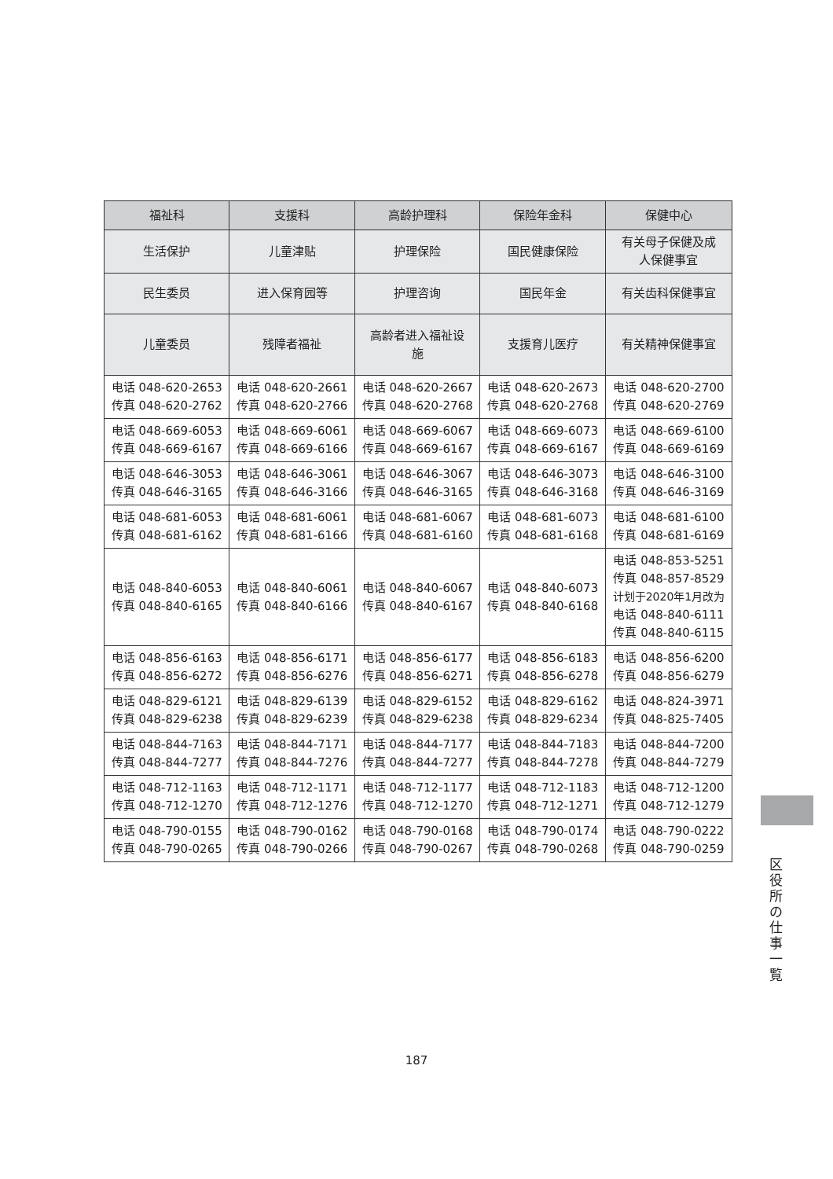| 福祉科 | 支援科 | 高龄护理科 | 保险年金科 | 保健中心 |
| --- | --- | --- | --- | --- |
| 生活保护 | 儿童津贴 | 护理保险 | 国民健康保险 | 有关母子保健及成 人保健事宜 |
| 民生委员 | 进入保育园等 | 护理咨询 | 国民年金 | 有关齿科保健事宜 |
| 儿童委员 | 残障者福祉 | 高龄者进入福祉设 施 | 支援育儿医疗 | 有关精神保健事宜 |
| 电话 048-620-2653 传真 048-620-2762 | 电话 048-620-2661 传真 048-620-2766 | 电话 048-620-2667 传真 048-620-2768 | 电话 048-620-2673 传真 048-620-2768 | 电话 048-620-2700 传真 048-620-2769 |
| 电话 048-669-6053 传真 048-669-6167 | 电话 048-669-6061 传真 048-669-6166 | 电话 048-669-6067 传真 048-669-6167 | 电话 048-669-6073 传真 048-669-6167 | 电话 048-669-6100 传真 048-669-6169 |
| 电话 048-646-3053 传真 048-646-3165 | 电话 048-646-3061 传真 048-646-3166 | 电话 048-646-3067 传真 048-646-3165 | 电话 048-646-3073 传真 048-646-3168 | 电话 048-646-3100 传真 048-646-3169 |
| 电话 048-681-6053 传真 048-681-6162 | 电话 048-681-6061 传真 048-681-6166 | 电话 048-681-6067 传真 048-681-6160 | 电话 048-681-6073 传真 048-681-6168 | 电话 048-681-6100 传真 048-681-6169 |
| 电话 048-840-6053 传真 048-840-6165 | 电话 048-840-6061 传真 048-840-6166 | 电话 048-840-6067 传真 048-840-6167 | 电话 048-840-6073 传真 048-840-6168 | 电话 048-853-5251 传真 048-857-8529 计划于2020年1月改为 电话 048-840-6111 传真 048-840-6115 |
| 电话 048-856-6163 传真 048-856-6272 | 电话 048-856-6171 传真 048-856-6276 | 电话 048-856-6177 传真 048-856-6271 | 电话 048-856-6183 传真 048-856-6278 | 电话 048-856-6200 传真 048-856-6279 |
| 电话 048-829-6121 传真 048-829-6238 | 电话 048-829-6139 传真 048-829-6239 | 电话 048-829-6152 传真 048-829-6238 | 电话 048-829-6162 传真 048-829-6234 | 电话 048-824-3971 传真 048-825-7405 |
| 电话 048-844-7163 传真 048-844-7277 | 电话 048-844-7171 传真 048-844-7276 | 电话 048-844-7177 传真 048-844-7277 | 电话 048-844-7183 传真 048-844-7278 | 电话 048-844-7200 传真 048-844-7279 |
| 电话 048-712-1163 传真 048-712-1270 | 电话 048-712-1171 传真 048-712-1276 | 电话 048-712-1177 传真 048-712-1270 | 电话 048-712-1183 传真 048-712-1271 | 电话 048-712-1200 传真 048-712-1279 |
| 电话 048-790-0155 传真 048-790-0265 | 电话 048-790-0162 传真 048-790-0266 | 电话 048-790-0168 传真 048-790-0267 | 电话 048-790-0174 传真 048-790-0268 | 电话 048-790-0222 传真 048-790-0259 |
区
役
所
の
仕
事
一
覧
187